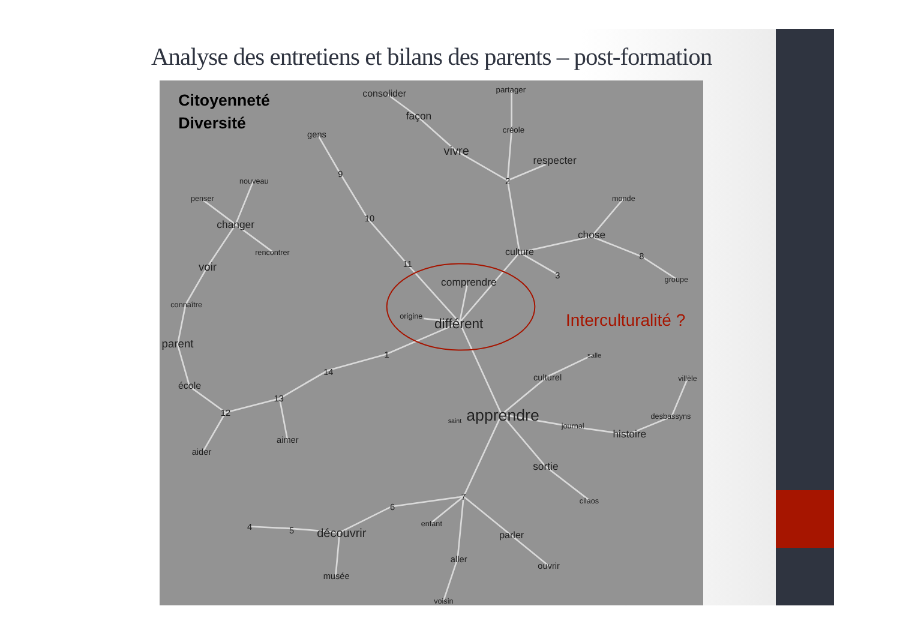Analyse des entretiens et bilans des parents – post-formation
Citoyenneté
Diversité
consolider
partager
façon
gens
créole
vivre
respecter
9
2
nouveau
penser
monde
10
changer
chose
rencontrer
culture
8
11
voir
3
groupe
comprendre
connaître
origine
différent
Interculturalité ?
parent
1
salle
14
culturel
villèle
école
13
12
desbassyns
saint
apprendre
journal
histoire
aimer
aider
sortie
7
cilaos
6
enfant
4
5
découvrir
parler
aller
ouvrir
musée
voisin